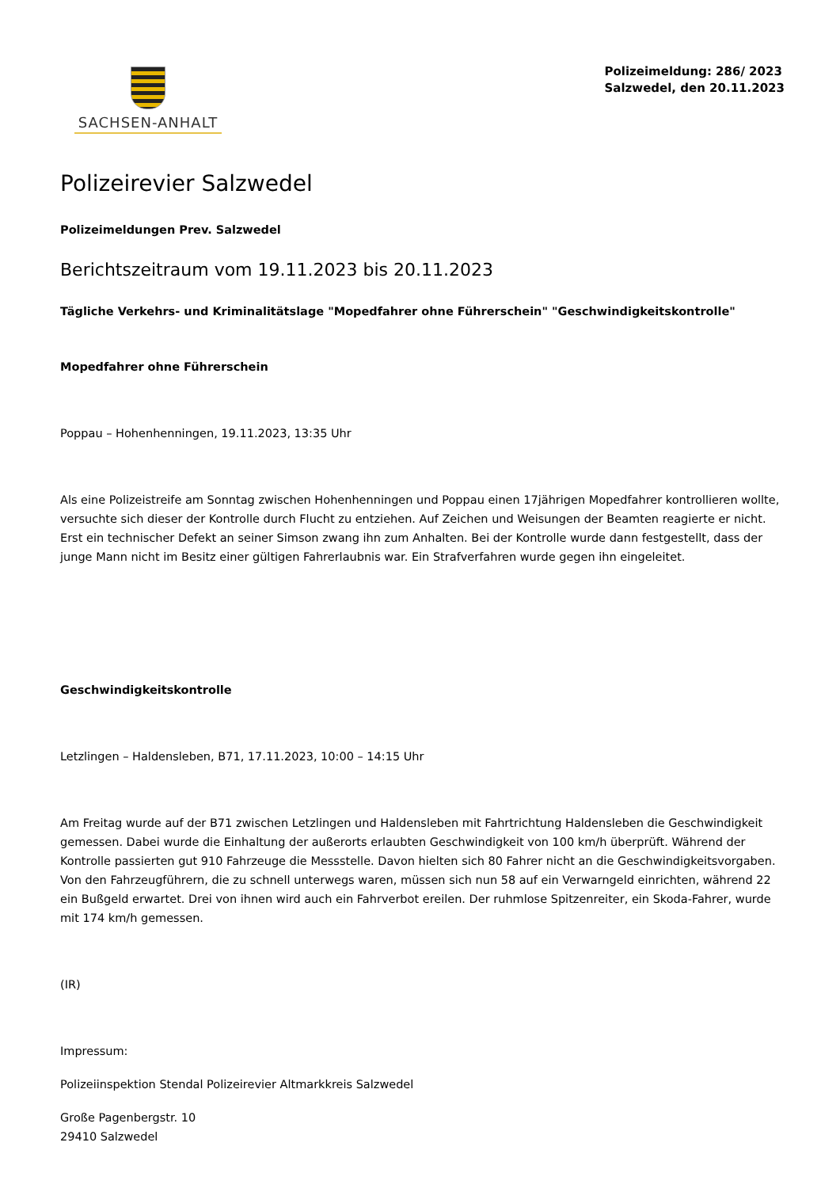SACHSEN-ANHALT
Polizeimeldung: 286/ 2023
Salzwedel, den 20.11.2023
Polizeirevier Salzwedel
Polizeimeldungen Prev. Salzwedel
Berichtszeitraum vom 19.11.2023 bis 20.11.2023
Tägliche Verkehrs- und Kriminalitätslage "Mopedfahrer ohne Führerschein" "Geschwindigkeitskontrolle"
Mopedfahrer ohne Führerschein
Poppau – Hohenhenningen, 19.11.2023, 13:35 Uhr
Als eine Polizeistreife am Sonntag zwischen Hohenhenningen und Poppau einen 17jährigen Mopedfahrer kontrollieren wollte, versuchte sich dieser der Kontrolle durch Flucht zu entziehen. Auf Zeichen und Weisungen der Beamten reagierte er nicht. Erst ein technischer Defekt an seiner Simson zwang ihn zum Anhalten. Bei der Kontrolle wurde dann festgestellt, dass der junge Mann nicht im Besitz einer gültigen Fahrerlaubnis war. Ein Strafverfahren wurde gegen ihn eingeleitet.
Geschwindigkeitskontrolle
Letzlingen – Haldensleben, B71, 17.11.2023, 10:00 – 14:15 Uhr
Am Freitag wurde auf der B71 zwischen Letzlingen und Haldensleben mit Fahrtrichtung Haldensleben die Geschwindigkeit gemessen. Dabei wurde die Einhaltung der außerorts erlaubten Geschwindigkeit von 100 km/h überprüft. Während der Kontrolle passierten gut 910 Fahrzeuge die Messstelle. Davon hielten sich 80 Fahrer nicht an die Geschwindigkeitsvorgaben. Von den Fahrzeugführern, die zu schnell unterwegs waren, müssen sich nun 58 auf ein Verwarngeld einrichten, während 22 ein Bußgeld erwartet. Drei von ihnen wird auch ein Fahrverbot ereilen. Der ruhmlose Spitzenreiter, ein Skoda-Fahrer, wurde mit 174 km/h gemessen.
(IR)
Impressum:
Polizeiinspektion Stendal Polizeirevier Altmarkkreis Salzwedel
Große Pagenbergstr. 10
29410 Salzwedel